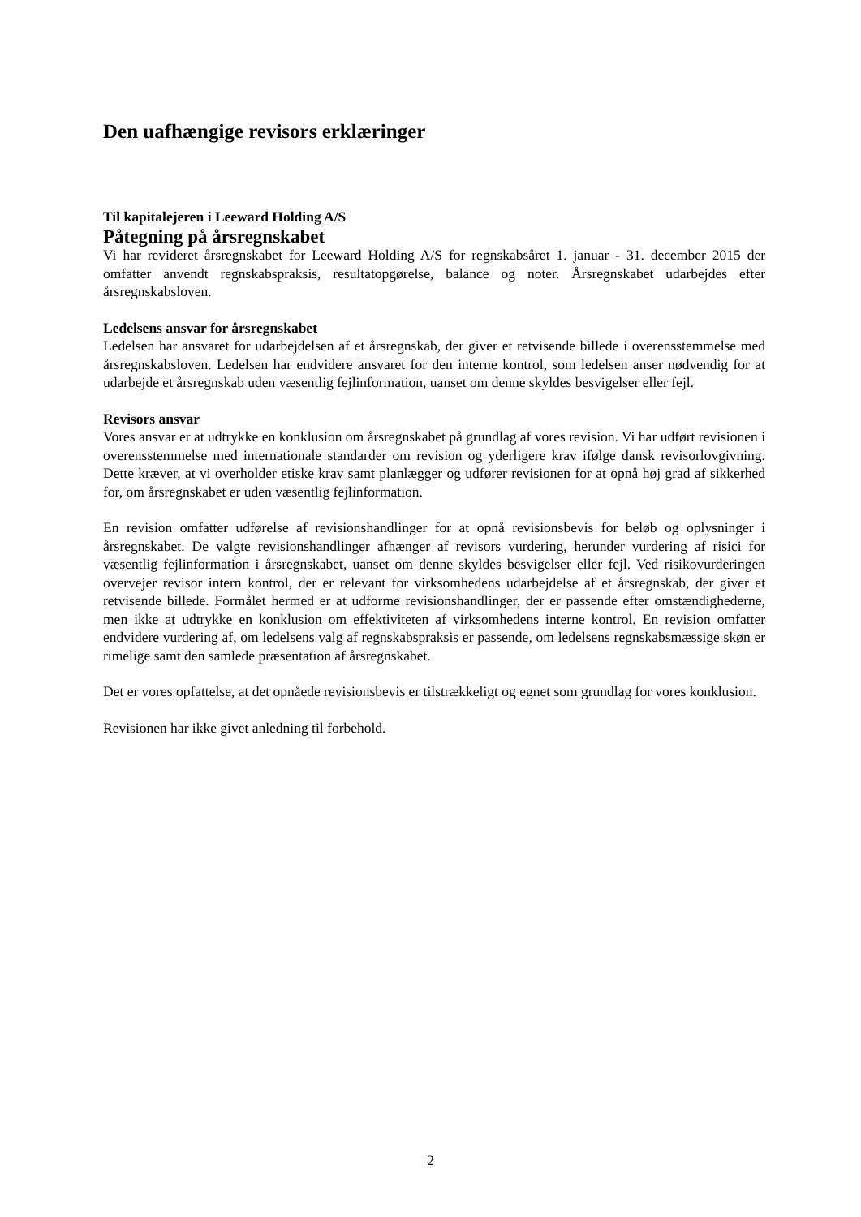Den uafhængige revisors erklæringer
Til kapitalejeren i Leeward Holding A/S
Påtegning på årsregnskabet
Vi har revideret årsregnskabet for Leeward Holding A/S for regnskabsåret 1. januar - 31. december 2015 der omfatter anvendt regnskabspraksis, resultatopgørelse, balance og noter. Årsregnskabet udarbejdes efter årsregnskabsloven.
Ledelsens ansvar for årsregnskabet
Ledelsen har ansvaret for udarbejdelsen af et årsregnskab, der giver et retvisende billede i overensstemmelse med årsregnskabsloven. Ledelsen har endvidere ansvaret for den interne kontrol, som ledelsen anser nødvendig for at udarbejde et årsregnskab uden væsentlig fejlinformation, uanset om denne skyldes besvigelser eller fejl.
Revisors ansvar
Vores ansvar er at udtrykke en konklusion om årsregnskabet på grundlag af vores revision. Vi har udført revisionen i overensstemmelse med internationale standarder om revision og yderligere krav ifølge dansk revisorlovgivning. Dette kræver, at vi overholder etiske krav samt planlægger og udfører revisionen for at opnå høj grad af sikkerhed for, om årsregnskabet er uden væsentlig fejlinformation.
En revision omfatter udførelse af revisionshandlinger for at opnå revisionsbevis for beløb og oplysninger i årsregnskabet. De valgte revisionshandlinger afhænger af revisors vurdering, herunder vurdering af risici for væsentlig fejlinformation i årsregnskabet, uanset om denne skyldes besvigelser eller fejl. Ved risikovurderingen overvejer revisor intern kontrol, der er relevant for virksomhedens udarbejdelse af et årsregnskab, der giver et retvisende billede. Formålet hermed er at udforme revisionshandlinger, der er passende efter omstændighederne, men ikke at udtrykke en konklusion om effektiviteten af virksomhedens interne kontrol. En revision omfatter endvidere vurdering af, om ledelsens valg af regnskabspraksis er passende, om ledelsens regnskabsmæssige skøn er rimelige samt den samlede præsentation af årsregnskabet.
Det er vores opfattelse, at det opnåede revisionsbevis er tilstrækkeligt og egnet som grundlag for vores konklusion.
Revisionen har ikke givet anledning til forbehold.
2